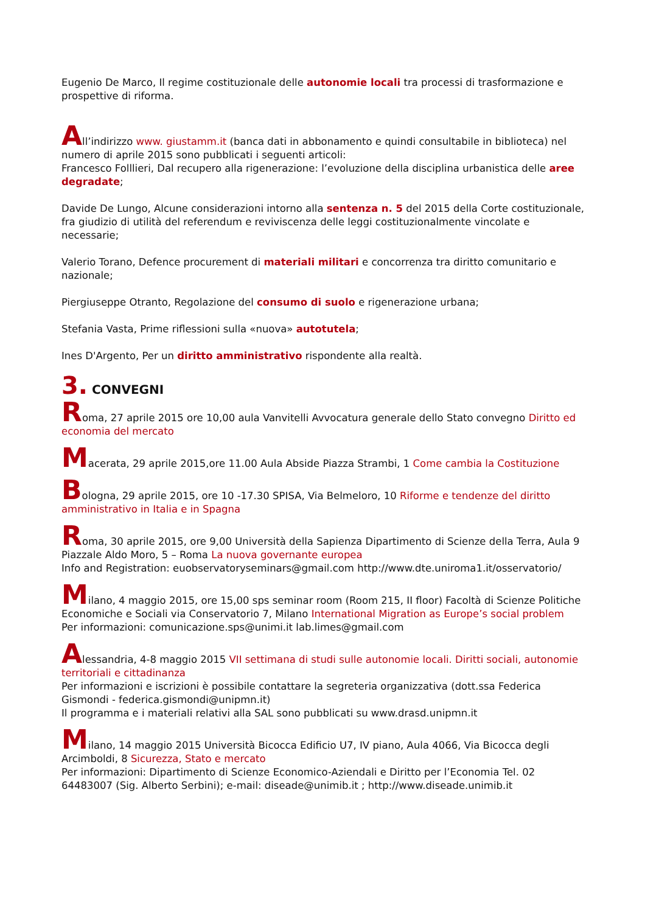Eugenio De Marco, Il regime costituzionale delle autonomie locali tra processi di trasformazione e prospettive di riforma.
All’indirizzo www. giustamm.it (banca dati in abbonamento e quindi consultabile in biblioteca) nel numero di aprile 2015 sono pubblicati i seguenti articoli:
Francesco Folllieri, Dal recupero alla rigenerazione: l’evoluzione della disciplina urbanistica delle aree degradate;
Davide De Lungo, Alcune considerazioni intorno alla sentenza n. 5 del 2015 della Corte costituzionale, fra giudizio di utilità del referendum e reviviscenza delle leggi costituzionalmente vincolate e necessarie;
Valerio Torano, Defence procurement di materiali militari e concorrenza tra diritto comunitario e nazionale;
Piergiuseppe Otranto, Regolazione del consumo di suolo e rigenerazione urbana;
Stefania Vasta, Prime riflessioni sulla «nuova» autotutela;
Ines D'Argento, Per un diritto amministrativo rispondente alla realtà.
3. CONVEGNI
Roma, 27 aprile 2015 ore 10,00 aula Vanvitelli Avvocatura generale dello Stato convegno Diritto ed economia del mercato
Macerata, 29 aprile 2015,ore 11.00 Aula Abside Piazza Strambi, 1 Come cambia la Costituzione
Bologna, 29 aprile 2015, ore 10 -17.30 SPISA, Via Belmeloro, 10 Riforme e tendenze del diritto amministrativo in Italia e in Spagna
Roma, 30 aprile 2015, ore 9,00 Università della Sapienza Dipartimento di Scienze della Terra, Aula 9 Piazzale Aldo Moro, 5 – Roma La nuova governante europea
Info and Registration: euobservatoryseminars@gmail.com http://www.dte.uniroma1.it/osservatorio/
Milano, 4 maggio 2015, ore 15,00 sps seminar room (Room 215, II floor) Facoltà di Scienze Politiche Economiche e Sociali via Conservatorio 7, Milano International Migration as Europe’s social problem
Per informazioni: comunicazione.sps@unimi.it lab.limes@gmail.com
Alessandria, 4-8 maggio 2015 VII settimana di studi sulle autonomie locali. Diritti sociali, autonomie territoriali e cittadinanza
Per informazioni e iscrizioni è possibile contattare la segreteria organizzativa (dott.ssa Federica Gismondi - federica.gismondi@unipmn.it)
Il programma e i materiali relativi alla SAL sono pubblicati su www.drasd.unipmn.it
Milano, 14 maggio 2015 Università Bicocca Edificio U7, IV piano, Aula 4066, Via Bicocca degli Arcimboldi, 8 Sicurezza, Stato e mercato
Per informazioni: Dipartimento di Scienze Economico-Aziendali e Diritto per l’Economia Tel. 02 64483007 (Sig. Alberto Serbini); e-mail: diseade@unimib.it ; http://www.diseade.unimib.it